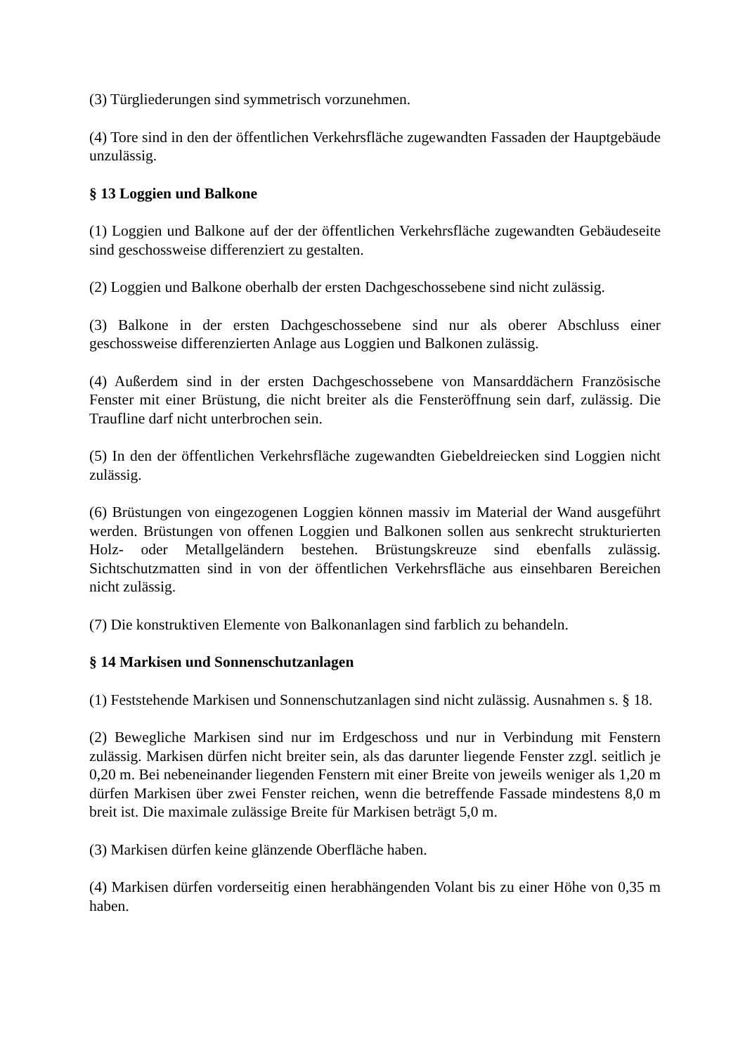(3) Türgliederungen sind symmetrisch vorzunehmen.
(4) Tore sind in den der öffentlichen Verkehrsfläche zugewandten Fassaden der Hauptgebäude unzulässig.
§ 13 Loggien und Balkone
(1) Loggien und Balkone auf der der öffentlichen Verkehrsfläche zugewandten Gebäudeseite sind geschossweise differenziert zu gestalten.
(2) Loggien und Balkone oberhalb der ersten Dachgeschossebene sind nicht zulässig.
(3) Balkone in der ersten Dachgeschossebene sind nur als oberer Abschluss einer geschossweise differenzierten Anlage aus Loggien und Balkonen zulässig.
(4) Außerdem sind in der ersten Dachgeschossebene von Mansarddächern Französische Fenster mit einer Brüstung, die nicht breiter als die Fensteröffnung sein darf, zulässig. Die Traufline darf nicht unterbrochen sein.
(5) In den der öffentlichen Verkehrsfläche zugewandten Giebeldreiecken sind Loggien nicht zulässig.
(6) Brüstungen von eingezogenen Loggien können massiv im Material der Wand ausgeführt werden. Brüstungen von offenen Loggien und Balkonen sollen aus senkrecht strukturierten Holz- oder Metallgeländern bestehen. Brüstungskreuze sind ebenfalls zulässig. Sichtschutzmatten sind in von der öffentlichen Verkehrsfläche aus einsehbaren Bereichen nicht zulässig.
(7) Die konstruktiven Elemente von Balkonanlagen sind farblich zu behandeln.
§ 14 Markisen und Sonnenschutzanlagen
(1) Feststehende Markisen und Sonnenschutzanlagen sind nicht zulässig. Ausnahmen s. § 18.
(2) Bewegliche Markisen sind nur im Erdgeschoss und nur in Verbindung mit Fenstern zulässig. Markisen dürfen nicht breiter sein, als das darunter liegende Fenster zzgl. seitlich je 0,20 m. Bei nebeneinander liegenden Fenstern mit einer Breite von jeweils weniger als 1,20 m dürfen Markisen über zwei Fenster reichen, wenn die betreffende Fassade mindestens 8,0 m breit ist. Die maximale zulässige Breite für Markisen beträgt 5,0 m.
(3) Markisen dürfen keine glänzende Oberfläche haben.
(4) Markisen dürfen vorderseitig einen herabhängenden Volant bis zu einer Höhe von 0,35 m haben.